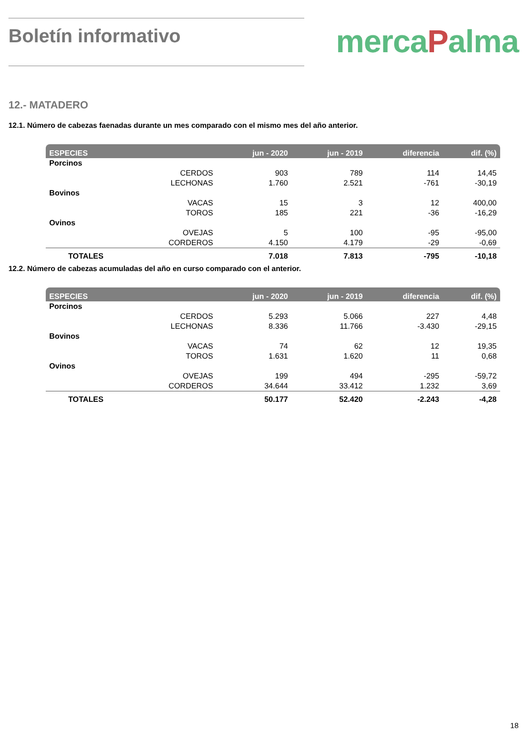Boletín informativo
mercaPalma
12.- MATADERO
12.1. Número de cabezas faenadas durante un mes comparado con el mismo mes del año anterior.
| ESPECIES | | jun - 2020 | jun - 2019 | diferencia | dif. (%) |
| --- | --- | --- | --- | --- | --- |
| Porcinos | | | | | |
| | CERDOS | 903 | 789 | 114 | 14,45 |
| | LECHONAS | 1.760 | 2.521 | -761 | -30,19 |
| Bovinos | | | | | |
| | VACAS | 15 | 3 | 12 | 400,00 |
| | TOROS | 185 | 221 | -36 | -16,29 |
| Ovinos | | | | | |
| | OVEJAS | 5 | 100 | -95 | -95,00 |
| | CORDEROS | 4.150 | 4.179 | -29 | -0,69 |
| TOTALES | | 7.018 | 7.813 | -795 | -10,18 |
12.2. Número de cabezas acumuladas del año en curso comparado con el anterior.
| ESPECIES | | jun - 2020 | jun - 2019 | diferencia | dif. (%) |
| --- | --- | --- | --- | --- | --- |
| Porcinos | | | | | |
| | CERDOS | 5.293 | 5.066 | 227 | 4,48 |
| | LECHONAS | 8.336 | 11.766 | -3.430 | -29,15 |
| Bovinos | | | | | |
| | VACAS | 74 | 62 | 12 | 19,35 |
| | TOROS | 1.631 | 1.620 | 11 | 0,68 |
| Ovinos | | | | | |
| | OVEJAS | 199 | 494 | -295 | -59,72 |
| | CORDEROS | 34.644 | 33.412 | 1.232 | 3,69 |
| TOTALES | | 50.177 | 52.420 | -2.243 | -4,28 |
18